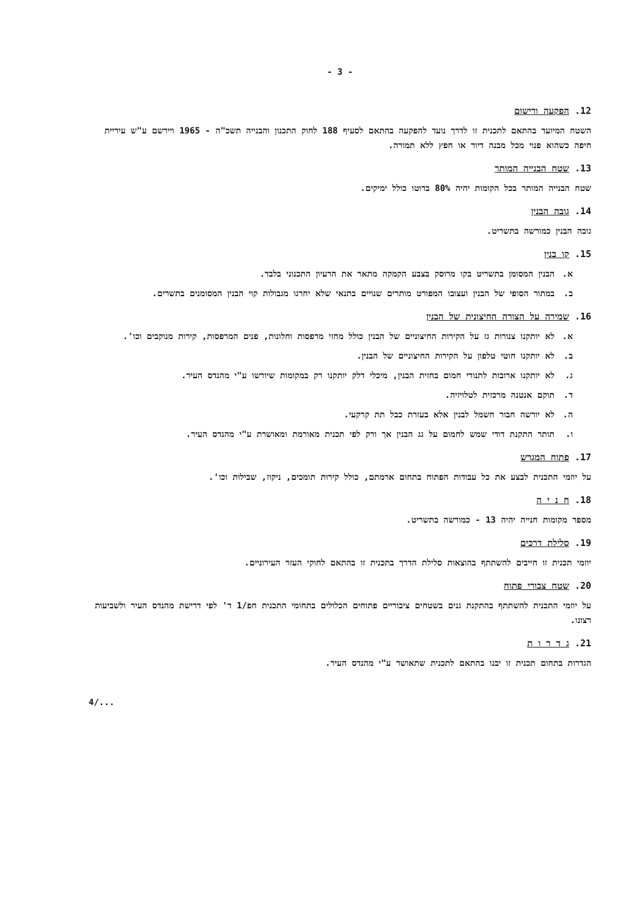- 3 -
12. הפקעה ורישום
השטח המיועד בהתאם לתכנית זו לדרך נועד להפקעה בהתאם לסעיף 188 לחוק התכנון והבנייה תשכ"ה - 1965 ויירשם ע"ש עיריית חיפה כשהוא פנוי מכל מבנה דיור או חפץ ללא תמורה.
13. שטח הבנייה המותר
שטח הבנייה המותר בכל הקומות יהיה 80% ברוטו כולל ימיקים.
14. גובה הבנין
גובה הבנין כמורשה בתשריט.
15. קו בנין
א. הבנין המסומן בתשריט בקו מרוסק בצבע הקמקה מתאר את הרעיון התכנוני בלבד.
ב. במתור הסופי של הבנין ועצובו המפורט מותרים שנויים בתנאי שלא יחרגו מגבולות קוי הבנין המסומנים בתשרים.
16. שמירה על הצורה החיצונית של הבנין
א. לא יותקנו צנורות גז על הקירות החיצוניים של הבנין כולל מחזי מרפסות וחלונות, פנים המרפסות, קירות מנוקבים וכו'.
ב. לא יותקנו חוטי טלפון על הקירות החיצוניים של הבנין.
ג. לא יותקנו ארובות לתנורי חמום בחזית הבנין, מיכלי דלק יותקנו רק במקומות שיורשו ע"י מהנדס העיר.
ד. תוקם אנטנה מרכזית לטלויזיה.
ה. לא יורשה חבור חשמל לבנין אלא בעזרת כבל תת קרקעי.
ו. תותר התקנת דודי שמש לחמום על גג הבנין אך ורק לפי תכנית מאורמת ומאושרת ע"י מהנדס העיר.
17. פתוח המגרש
על יוזמי התכנית לבצע את כל עבודות הפתוח בתחום ארמתם, כולל קירות תומכים, ניקוז, שבילות וכו'.
18. ח נ י ה
מספר מקומות חנייה יהיה 13 - כמורשה בתשריט.
19. סלילת דרכים
יוזמי תכנית זו חייבים להשתתף בהוצאות סלילת הדרך בתכנית זו בהתאם לחוקי העזר העירוניים.
20. שטח צבורי פתוח
על יוזמי התכנית להשתתף בהתקנת גנים בשטחים ציבוריים פתוחים הכלולים בתחומי התכנית חפ/1 ד' לפי דרישת מהנדס העיר ולשביעות רצונו.
21. ג ד ר ו ת
הגדרות בתחום תכנית זו יבנו בהתאם לתכנית שתאושר ע"י מהנדס העיר.
4/...